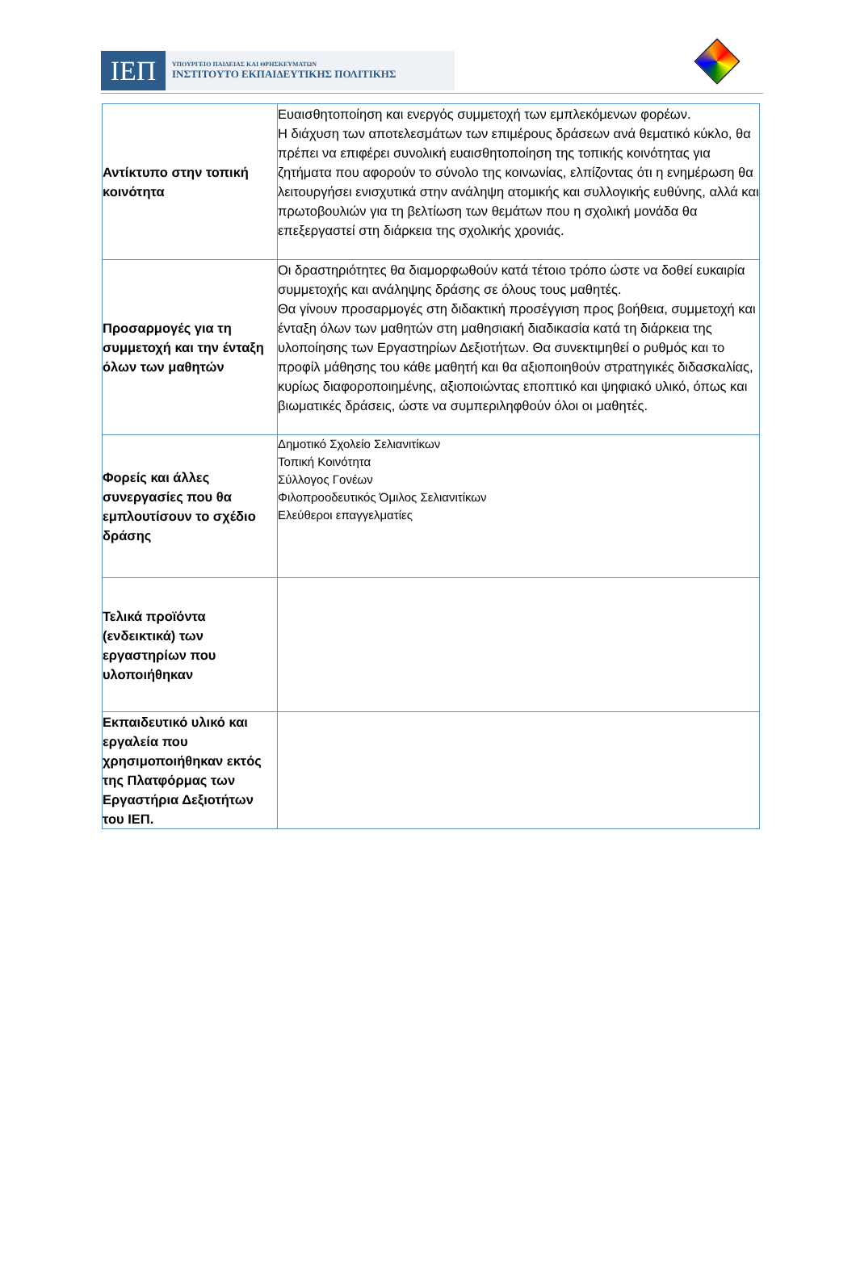ΙΕΠ
ΥΠΟΥΡΓΕΙΟ ΠΑΙΔΕΙΑΣ ΚΑΙ ΘΡΗΣΚΕΥΜΑΤΩΝ
ΙΝΣΤΙΤΟΥΤΟ ΕΚΠΑΙΔΕΥΤΙΚΗΣ ΠΟΛΙΤΙΚΗΣ
| Αντίκτυπο στην τοπική κοινότητα | Ευαισθητοποίηση και ενεργός συμμετοχή των εμπλεκόμενων φορέων. Η διάχυση των αποτελεσμάτων των επιμέρους δράσεων ανά θεματικό κύκλο, θα πρέπει να επιφέρει συνολική ευαισθητοποίηση της τοπικής κοινότητας για ζητήματα που αφορούν το σύνολο της κοινωνίας, ελπίζοντας ότι η ενημέρωση θα λειτουργήσει ενισχυτικά στην ανάληψη ατομικής και συλλογικής ευθύνης, αλλά και πρωτοβουλιών για τη βελτίωση των θεμάτων που η σχολική μονάδα θα επεξεργαστεί στη διάρκεια της σχολικής χρονιάς. |
| Προσαρμογές για τη συμμετοχή και την ένταξη όλων των μαθητών | Οι δραστηριότητες θα διαμορφωθούν κατά τέτοιο τρόπο ώστε να δοθεί ευκαιρία συμμετοχής και ανάληψης δράσης σε όλους τους μαθητές. Θα γίνουν προσαρμογές στη διδακτική προσέγγιση προς βοήθεια, συμμετοχή και ένταξη όλων των μαθητών στη μαθησιακή διαδικασία κατά τη διάρκεια της υλοποίησης των Εργαστηρίων Δεξιοτήτων. Θα συνεκτιμηθεί ο ρυθμός και το προφίλ μάθησης του κάθε μαθητή και θα αξιοποιηθούν στρατηγικές διδασκαλίας, κυρίως διαφοροποιημένης, αξιοποιώντας εποπτικό και ψηφιακό υλικό, όπως και βιωματικές δράσεις, ώστε να συμπεριληφθούν όλοι οι μαθητές. |
| Φορείς και άλλες συνεργασίες που θα εμπλουτίσουν το σχέδιο δράσης | Δημοτικό Σχολείο Σελιανιτίκων Τοπική Κοινότητα Σύλλογος Γονέων Φιλοπροοδευτικός Όμιλος Σελιανιτίκων Ελεύθεροι επαγγελματίες |
| Τελικά προϊόντα (ενδεικτικά) των εργαστηρίων που υλοποιήθηκαν | |
| Εκπαιδευτικό υλικό και εργαλεία που χρησιμοποιήθηκαν εκτός της Πλατφόρμας των Εργαστήρια Δεξιοτήτων του ΙΕΠ. | |